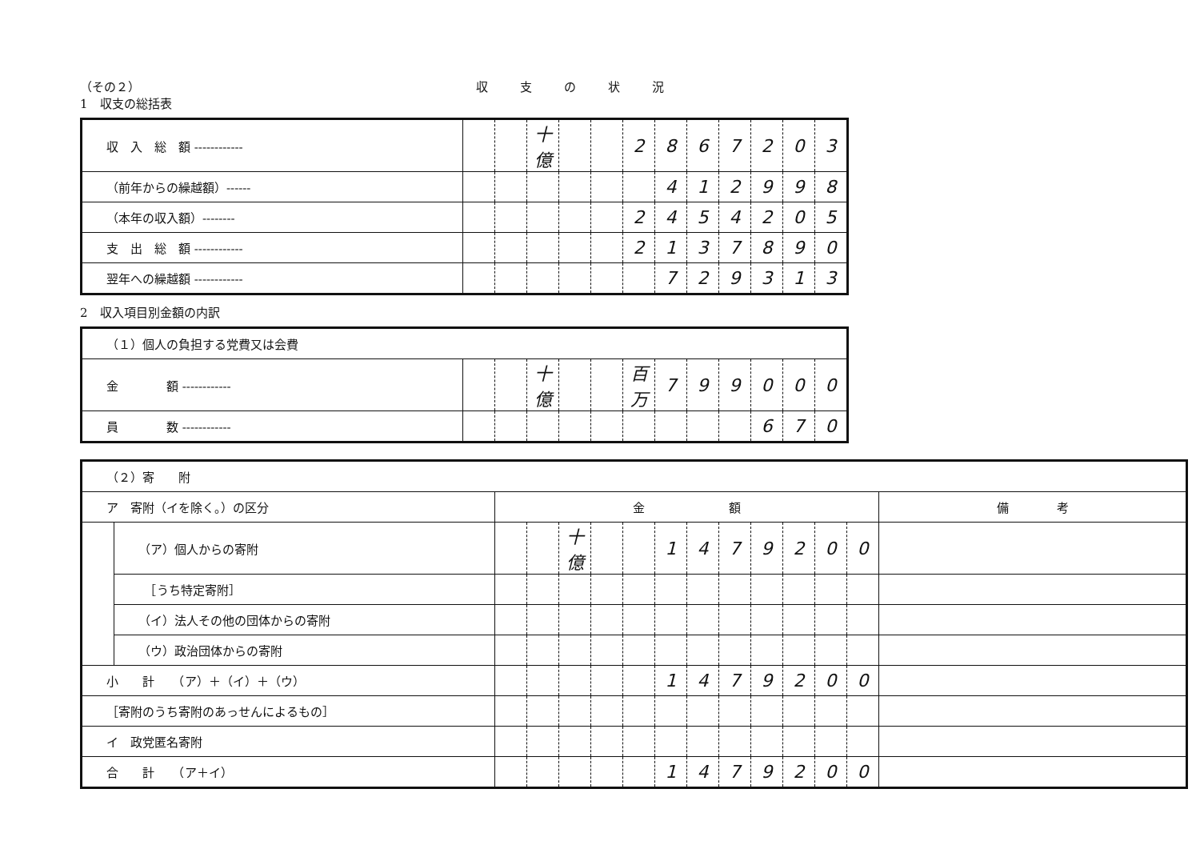（その２） 収支の状況
1　収支の総括表
| 収 入 総 額 ------------ | | | 十億 | | | 2 | 8 | 6 | 7 | 2 | 0 | 3 |
| （前年からの繰越額）------ | | | | | | | 4 | 1 | 2 | 9 | 9 | 8 |
| （本年の収入額）-------- | | | | | | 2 | 4 | 5 | 4 | 2 | 0 | 5 |
| 支 出 総 額 ------------ | | | | | | 2 | 1 | 3 | 7 | 8 | 9 | 0 |
| 翌年への繰越額 ------------ | | | | | | | 7 | 2 | 9 | 3 | 1 | 3 |
2　収入項目別金額の内訳
| （１）個人の負担する党費又は会費 | | | | | | | | | | | | |
| 金 額 ------------ | | | 十億 | | | 百万 | 7 | 9 | 9 | 0 | 0 | 0 |
| 員 数 ------------ | | | | | | | | | | 6 | 7 | 0 |
| （２）寄 附 | | | | | | | | | | | | | | |
| ア 寄附（イを除く。）の区分 | | 金 額 | | | | | | | | | | | | 備 考 |
| | （ア）個人からの寄附 | | | 十億 | | | 1 | 4 | 7 | 9 | 2 | 0 | 0 | |
| | ［うち特定寄附］ | | | | | | | | | | | | | |
| | （イ）法人その他の団体からの寄附 | | | | | | | | | | | | | |
| | （ウ）政治団体からの寄附 | | | | | | | | | | | | | |
| 小 計 （ア）＋（イ）＋（ウ） | | | | | | | 1 | 4 | 7 | 9 | 2 | 0 | 0 | |
| ［寄附のうち寄附のあっせんによるもの］ | | | | | | | | | | | | | | |
| イ 政党匿名寄附 | | | | | | | | | | | | | | |
| 合 計 （ア＋イ） | | | | | | | 1 | 4 | 7 | 9 | 2 | 0 | 0 | |